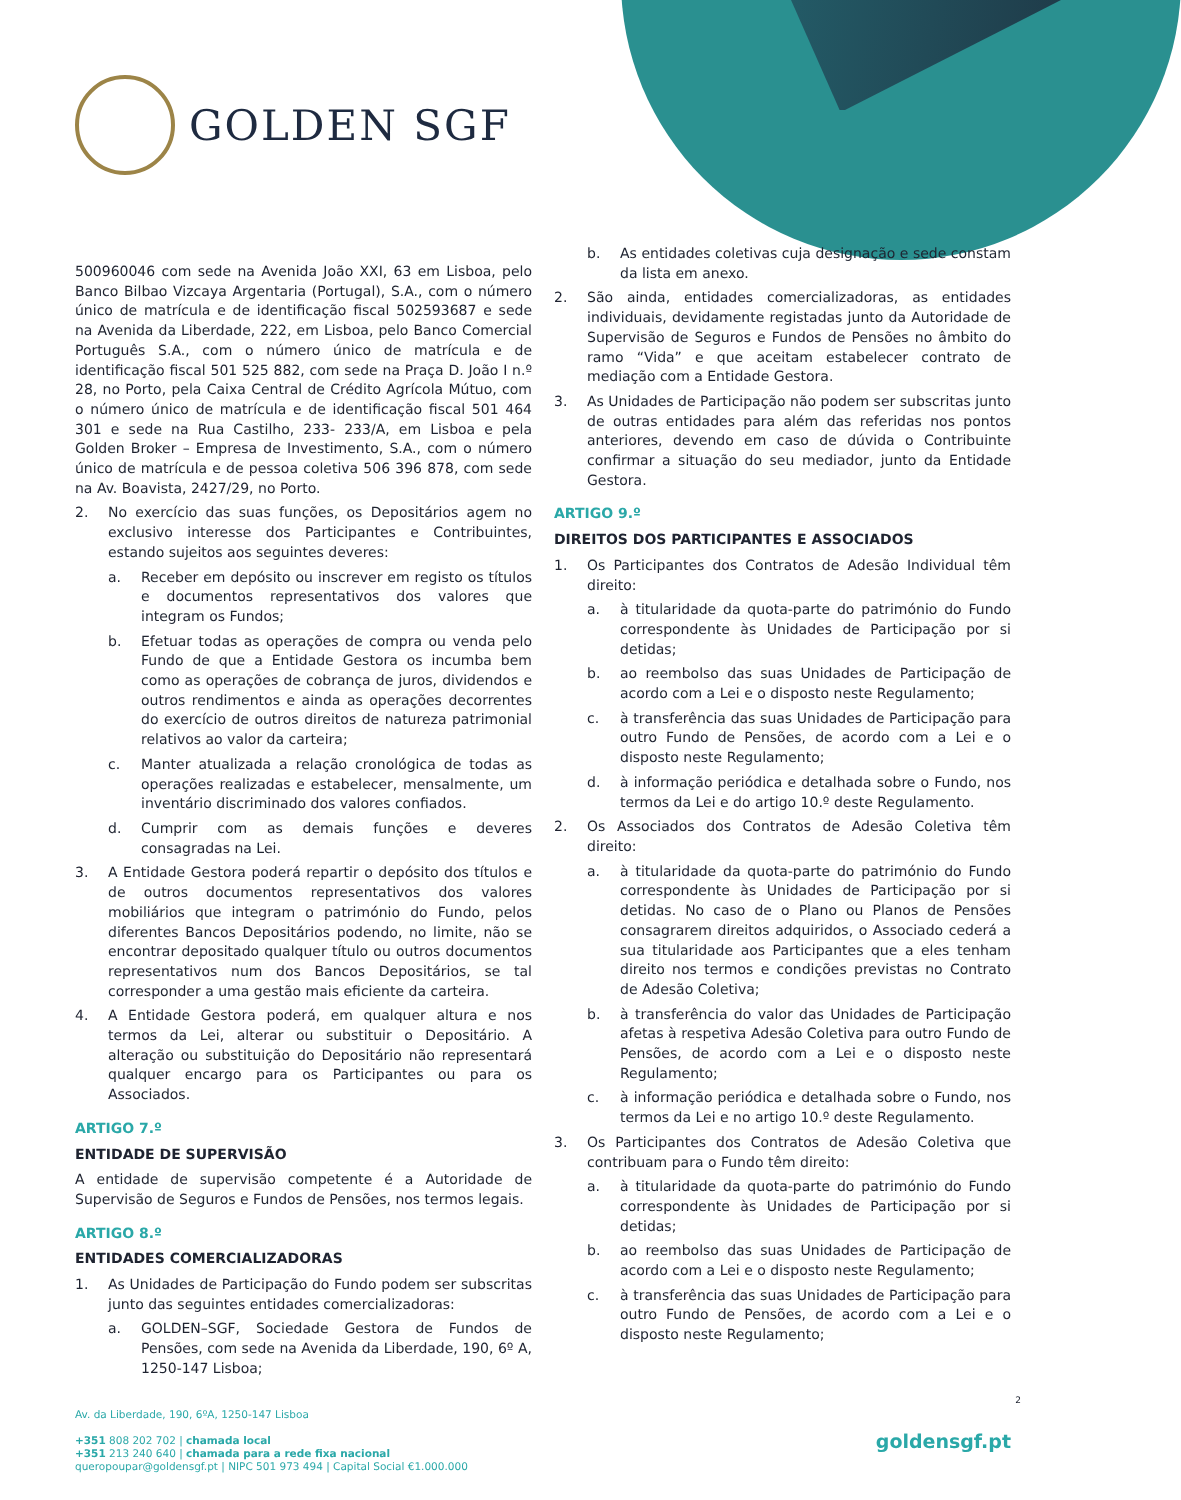GOLDEN SGF
500960046 com sede na Avenida João XXI, 63 em Lisboa, pelo Banco Bilbao Vizcaya Argentaria (Portugal), S.A., com o número único de matrícula e de identificação fiscal 502593687 e sede na Avenida da Liberdade, 222, em Lisboa, pelo Banco Comercial Português S.A., com o número único de matrícula e de identificação fiscal 501 525 882, com sede na Praça D. João I n.º 28, no Porto, pela Caixa Central de Crédito Agrícola Mútuo, com o número único de matrícula e de identificação fiscal 501 464 301 e sede na Rua Castilho, 233- 233/A, em Lisboa e pela Golden Broker – Empresa de Investimento, S.A., com o número único de matrícula e de pessoa coletiva 506 396 878, com sede na Av. Boavista, 2427/29, no Porto.
2. No exercício das suas funções, os Depositários agem no exclusivo interesse dos Participantes e Contribuintes, estando sujeitos aos seguintes deveres:
a. Receber em depósito ou inscrever em registo os títulos e documentos representativos dos valores que integram os Fundos;
b. Efetuar todas as operações de compra ou venda pelo Fundo de que a Entidade Gestora os incumba bem como as operações de cobrança de juros, dividendos e outros rendimentos e ainda as operações decorrentes do exercício de outros direitos de natureza patrimonial relativos ao valor da carteira;
c. Manter atualizada a relação cronológica de todas as operações realizadas e estabelecer, mensalmente, um inventário discriminado dos valores confiados.
d. Cumprir com as demais funções e deveres consagradas na Lei.
3. A Entidade Gestora poderá repartir o depósito dos títulos e de outros documentos representativos dos valores mobiliários que integram o património do Fundo, pelos diferentes Bancos Depositários podendo, no limite, não se encontrar depositado qualquer título ou outros documentos representativos num dos Bancos Depositários, se tal corresponder a uma gestão mais eficiente da carteira.
4. A Entidade Gestora poderá, em qualquer altura e nos termos da Lei, alterar ou substituir o Depositário. A alteração ou substituição do Depositário não representará qualquer encargo para os Participantes ou para os Associados.
ARTIGO 7.º
ENTIDADE DE SUPERVISÃO
A entidade de supervisão competente é a Autoridade de Supervisão de Seguros e Fundos de Pensões, nos termos legais.
ARTIGO 8.º
ENTIDADES COMERCIALIZADORAS
1. As Unidades de Participação do Fundo podem ser subscritas junto das seguintes entidades comercializadoras:
a. GOLDEN–SGF, Sociedade Gestora de Fundos de Pensões, com sede na Avenida da Liberdade, 190, 6º A, 1250-147 Lisboa;
b. As entidades coletivas cuja designação e sede constam da lista em anexo.
2. São ainda, entidades comercializadoras, as entidades individuais, devidamente registadas junto da Autoridade de Supervisão de Seguros e Fundos de Pensões no âmbito do ramo “Vida” e que aceitam estabelecer contrato de mediação com a Entidade Gestora.
3. As Unidades de Participação não podem ser subscritas junto de outras entidades para além das referidas nos pontos anteriores, devendo em caso de dúvida o Contribuinte confirmar a situação do seu mediador, junto da Entidade Gestora.
ARTIGO 9.º
DIREITOS DOS PARTICIPANTES E ASSOCIADOS
1. Os Participantes dos Contratos de Adesão Individual têm direito:
a. à titularidade da quota-parte do património do Fundo correspondente às Unidades de Participação por si detidas;
b. ao reembolso das suas Unidades de Participação de acordo com a Lei e o disposto neste Regulamento;
c. à transferência das suas Unidades de Participação para outro Fundo de Pensões, de acordo com a Lei e o disposto neste Regulamento;
d. à informação periódica e detalhada sobre o Fundo, nos termos da Lei e do artigo 10.º deste Regulamento.
2. Os Associados dos Contratos de Adesão Coletiva têm direito:
a. à titularidade da quota-parte do património do Fundo correspondente às Unidades de Participação por si detidas. No caso de o Plano ou Planos de Pensões consagrarem direitos adquiridos, o Associado cederá a sua titularidade aos Participantes que a eles tenham direito nos termos e condições previstas no Contrato de Adesão Coletiva;
b. à transferência do valor das Unidades de Participação afetas à respetiva Adesão Coletiva para outro Fundo de Pensões, de acordo com a Lei e o disposto neste Regulamento;
c. à informação periódica e detalhada sobre o Fundo, nos termos da Lei e no artigo 10.º deste Regulamento.
3. Os Participantes dos Contratos de Adesão Coletiva que contribuam para o Fundo têm direito:
a. à titularidade da quota-parte do património do Fundo correspondente às Unidades de Participação por si detidas;
b. ao reembolso das suas Unidades de Participação de acordo com a Lei e o disposto neste Regulamento;
c. à transferência das suas Unidades de Participação para outro Fundo de Pensões, de acordo com a Lei e o disposto neste Regulamento;
2
Av. da Liberdade, 190, 6ºA, 1250-147 Lisboa
+351 808 202 702 | chamada local
+351 213 240 640 | chamada para a rede fixa nacional
queropoupar@goldensgf.pt | NIPC 501 973 494 | Capital Social €1.000.000
goldensgf.pt